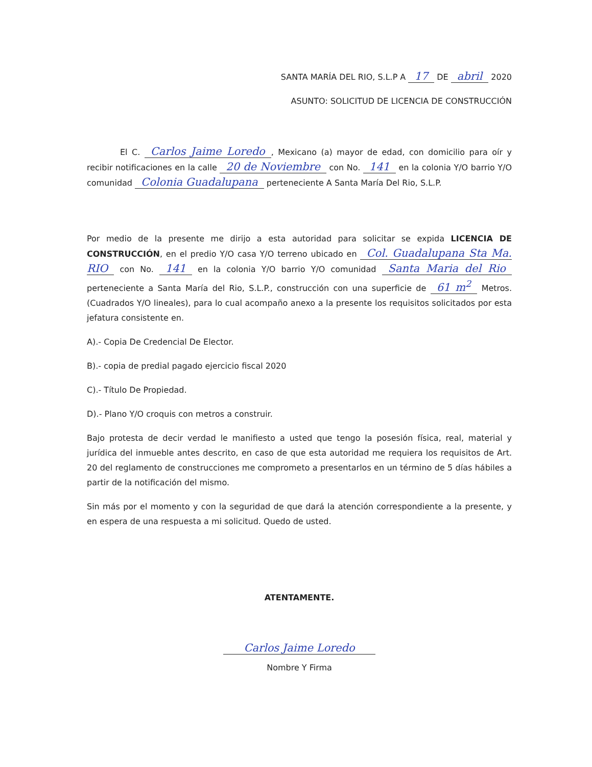SANTA MARÍA DEL RIO, S.L.P A 17 DE abril 2020
ASUNTO: SOLICITUD DE LICENCIA DE CONSTRUCCIÓN
El C. Carlos Jaime Loredo, Mexicano (a) mayor de edad, con domicilio para oír y recibir notificaciones en la calle 20 de Noviembre con No. 141 en la colonia Y/O barrio Y/O comunidad Colonia Guadalupana perteneciente A Santa María Del Rio, S.L.P.
Por medio de la presente me dirijo a esta autoridad para solicitar se expida LICENCIA DE CONSTRUCCIÓN, en el predio Y/O casa Y/O terreno ubicado en Col. Guadalupana Sta Ma. RIO con No. 141 en la colonia Y/O barrio Y/O comunidad Santa Maria del Rio perteneciente a Santa María del Rio, S.L.P., construcción con una superficie de 61 m<sup>2</sup> Metros. (Cuadrados Y/O lineales), para lo cual acompaño anexo a la presente los requisitos solicitados por esta jefatura consistente en.
A).- Copia De Credencial De Elector.
B).- copia de predial pagado ejercicio fiscal 2020
C).- Título De Propiedad.
D).- Plano Y/O croquis con metros a construir.
Bajo protesta de decir verdad le manifiesto a usted que tengo la posesión física, real, material y jurídica del inmueble antes descrito, en caso de que esta autoridad me requiera los requisitos de Art. 20 del reglamento de construcciones me comprometo a presentarlos en un término de 5 días hábiles a partir de la notificación del mismo.
Sin más por el momento y con la seguridad de que dará la atención correspondiente a la presente, y en espera de una respuesta a mi solicitud. Quedo de usted.
ATENTAMENTE.
Carlos Jaime Loredo
Nombre Y Firma